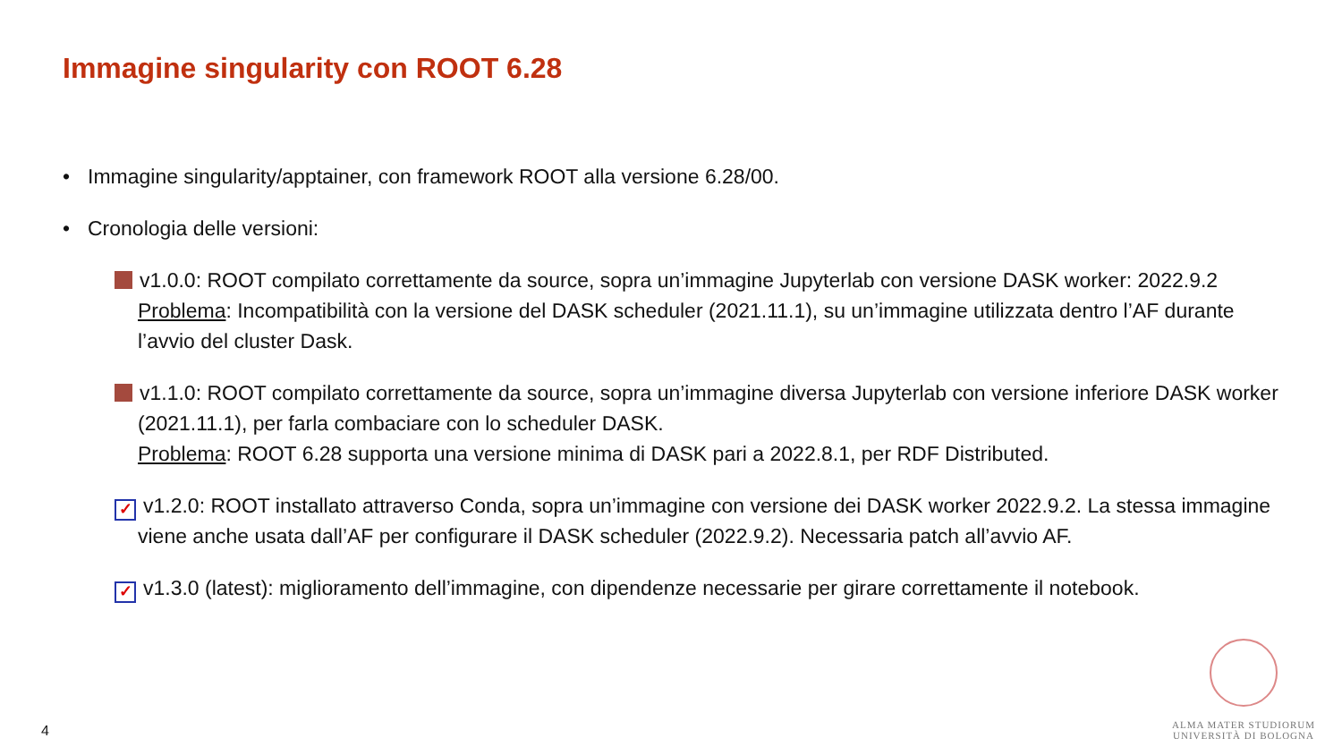Immagine singularity con ROOT 6.28
• Immagine singularity/apptainer, con framework ROOT alla versione 6.28/00.
• Cronologia delle versioni:
v1.0.0: ROOT compilato correttamente da source, sopra un’immagine Jupyterlab con versione DASK worker: 2022.9.2
Problema: Incompatibilità con la versione del DASK scheduler (2021.11.1), su un’immagine utilizzata dentro l’AF durante l’avvio del cluster Dask.
v1.1.0: ROOT compilato correttamente da source, sopra un’immagine diversa Jupyterlab con versione inferiore DASK worker (2021.11.1), per farla combaciare con lo scheduler DASK.
Problema: ROOT 6.28 supporta una versione minima di DASK pari a 2022.8.1, per RDF Distributed.
✓ v1.2.0: ROOT installato attraverso Conda, sopra un’immagine con versione dei DASK worker 2022.9.2. La stessa immagine viene anche usata dall’AF per configurare il DASK scheduler (2022.9.2). Necessaria patch all’avvio AF.
✓ v1.3.0 (latest): miglioramento dell’immagine, con dipendenze necessarie per girare correttamente il notebook.
4
ALMA MATER STUDIORUM
UNIVERSITÀ DI BOLOGNA